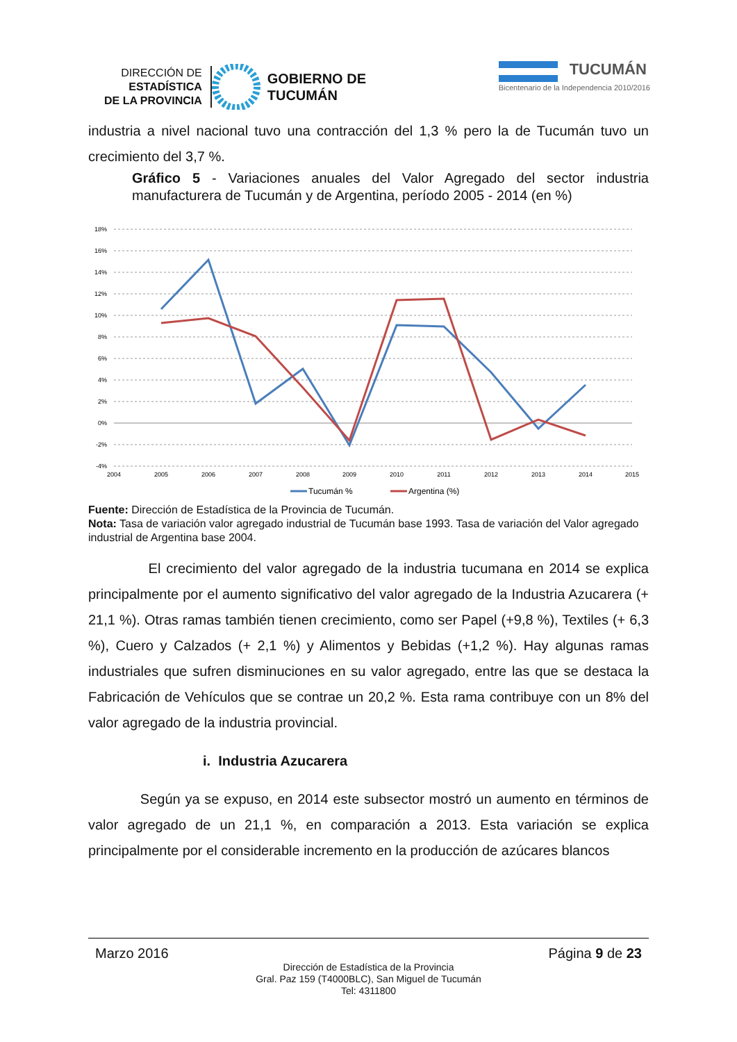DIRECCIÓN DE
ESTADÍSTICA
DE LA PROVINCIA
GOBIERNO DE
TUCUMÁN
TUCUMÁN
Bicentenario de la Independencia 2010/2016
industria a nivel nacional tuvo una contracción del 1,3 % pero la de Tucumán tuvo un crecimiento del 3,7 %.
Gráfico 5 - Variaciones anuales del Valor Agregado del sector industria manufacturera de Tucumán y de Argentina, período 2005 - 2014 (en %)
18%
16%
14%
12%
10%
8%
6%
4%
2%
0%
-2%
-4%
2004
2005
2006
2007
2008
2009
2010
2011
2012
2013
2014
2015
Tucumán %
Argentina (%)
Fuente: Dirección de Estadística de la Provincia de Tucumán.
Nota: Tasa de variación valor agregado industrial de Tucumán base 1993. Tasa de variación del Valor agregado industrial de Argentina base 2004.
El crecimiento del valor agregado de la industria tucumana en 2014 se explica principalmente por el aumento significativo del valor agregado de la Industria Azucarera (+ 21,1 %). Otras ramas también tienen crecimiento, como ser Papel (+9,8 %), Textiles (+ 6,3 %), Cuero y Calzados (+ 2,1 %) y Alimentos y Bebidas (+1,2 %). Hay algunas ramas industriales que sufren disminuciones en su valor agregado, entre las que se destaca la Fabricación de Vehículos que se contrae un 20,2 %. Esta rama contribuye con un 8% del valor agregado de la industria provincial.
i. Industria Azucarera
Según ya se expuso, en 2014 este subsector mostró un aumento en términos de valor agregado de un 21,1 %, en comparación a 2013. Esta variación se explica principalmente por el considerable incremento en la producción de azúcares blancos
Marzo 2016 Página 9 de 23
Dirección de Estadística de la Provincia
Gral. Paz 159 (T4000BLC), San Miguel de Tucumán
Tel: 4311800